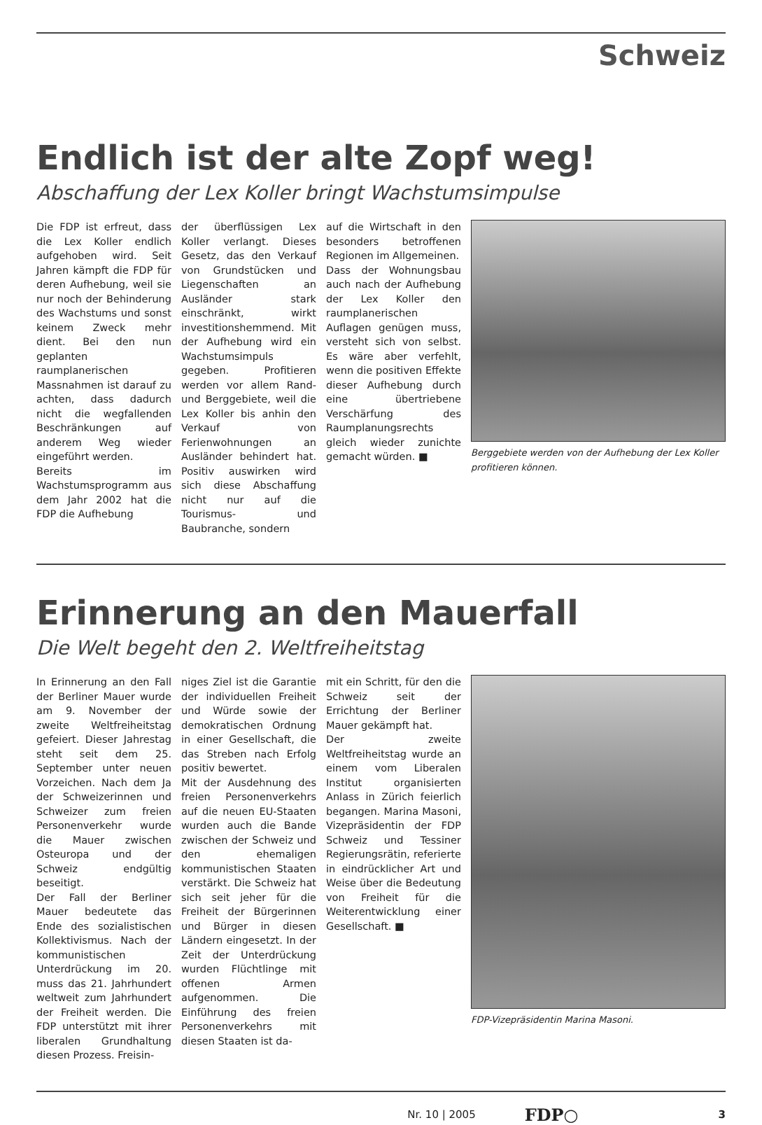Schweiz
Endlich ist der alte Zopf weg!
Abschaffung der Lex Koller bringt Wachstumsimpulse
Die FDP ist erfreut, dass die Lex Koller endlich aufgehoben wird. Seit Jahren kämpft die FDP für deren Aufhebung, weil sie nur noch der Behinderung des Wachstums und sonst keinem Zweck mehr dient. Bei den nun geplanten raumplanerischen Massnahmen ist darauf zu achten, dass dadurch nicht die wegfallenden Beschränkungen auf anderem Weg wieder eingeführt werden.
Bereits im Wachstumsprogramm aus dem Jahr 2002 hat die FDP die Aufhebung
der überflüssigen Lex Koller verlangt. Dieses Gesetz, das den Verkauf von Grundstücken und Liegenschaften an Ausländer stark einschränkt, wirkt investitionshemmend. Mit der Aufhebung wird ein Wachstumsimpuls gegeben. Profitieren werden vor allem Rand- und Berggebiete, weil die Lex Koller bis anhin den Verkauf von Ferienwohnungen an Ausländer behindert hat. Positiv auswirken wird sich diese Abschaffung nicht nur auf die Tourismus- und Baubranche, sondern
auf die Wirtschaft in den besonders betroffenen Regionen im Allgemeinen.
Dass der Wohnungsbau auch nach der Aufhebung der Lex Koller den raumplanerischen Auflagen genügen muss, versteht sich von selbst. Es wäre aber verfehlt, wenn die positiven Effekte dieser Aufhebung durch eine übertriebene Verschärfung des Raumplanungsrechts gleich wieder zunichte gemacht würden. ■
Berggebiete werden von der Aufhebung der Lex Koller profitieren können.
Erinnerung an den Mauerfall
Die Welt begeht den 2. Weltfreiheitstag
In Erinnerung an den Fall der Berliner Mauer wurde am 9. November der zweite Weltfreiheitstag gefeiert. Dieser Jahrestag steht seit dem 25. September unter neuen Vorzeichen. Nach dem Ja der Schweizerinnen und Schweizer zum freien Personenverkehr wurde die Mauer zwischen Osteuropa und der Schweiz endgültig beseitigt.
Der Fall der Berliner Mauer bedeutete das Ende des sozialistischen Kollektivismus. Nach der kommunistischen Unterdrückung im 20. muss das 21. Jahrhundert weltweit zum Jahrhundert der Freiheit werden. Die FDP unterstützt mit ihrer liberalen Grundhaltung diesen Prozess. Freisin-
niges Ziel ist die Garantie der individuellen Freiheit und Würde sowie der demokratischen Ordnung in einer Gesellschaft, die das Streben nach Erfolg positiv bewertet.
Mit der Ausdehnung des freien Personenverkehrs auf die neuen EU-Staaten wurden auch die Bande zwischen der Schweiz und den ehemaligen kommunistischen Staaten verstärkt. Die Schweiz hat sich seit jeher für die Freiheit der Bürgerinnen und Bürger in diesen Ländern eingesetzt. In der Zeit der Unterdrückung wurden Flüchtlinge mit offenen Armen aufgenommen. Die Einführung des freien Personenverkehrs mit diesen Staaten ist da-
mit ein Schritt, für den die Schweiz seit der Errichtung der Berliner Mauer gekämpft hat.
Der zweite Weltfreiheitstag wurde an einem vom Liberalen Institut organisierten Anlass in Zürich feierlich begangen. Marina Masoni, Vizepräsidentin der FDP Schweiz und Tessiner Regierungsrätin, referierte in eindrücklicher Art und Weise über die Bedeutung von Freiheit für die Weiterentwicklung einer Gesellschaft. ■
FDP-Vizepräsidentin Marina Masoni.
Nr. 10 | 2005 FDP○ 3